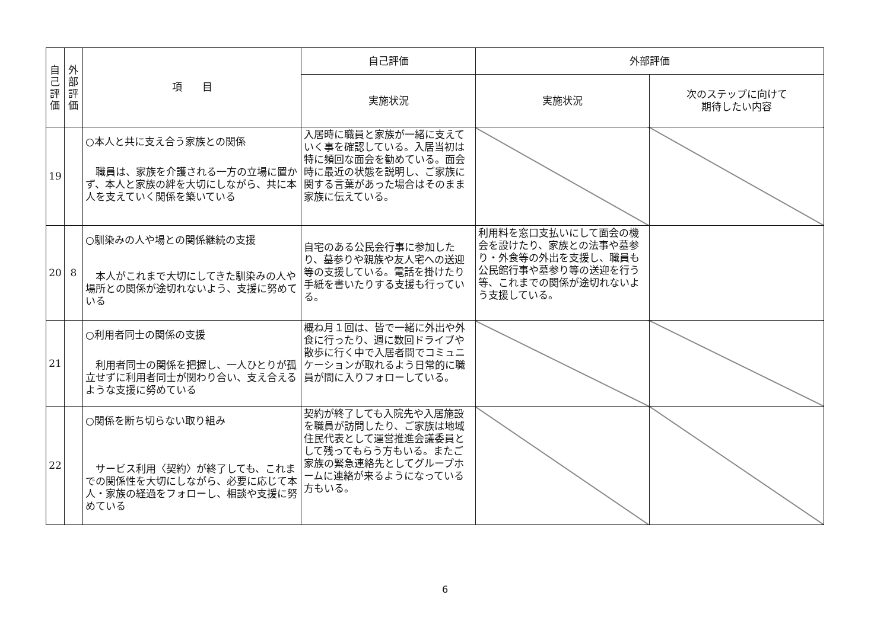| 自 己 評 価 | 外 部 評 価 | 項 目 | 自己評価 | 外部評価 | |
| --- | --- | --- | --- | --- | --- |
| | | | 実施状況 | 実施状況 | 次のステップに向けて 期待したい内容 |
| 19 | | ○本人と共に支え合う家族との関係 職員は、家族を介護される一方の立場に置かず、本人と家族の絆を大切にしながら、共に本人を支えていく関係を築いている | 入居時に職員と家族が一緒に支えていく事を確認している。入居当初は特に頻回な面会を勧めている。面会時に最近の状態を説明し、ご家族に関する言葉があった場合はそのまま家族に伝えている。 | | |
| 20 | 8 | ○馴染みの人や場との関係継続の支援 本人がこれまで大切にしてきた馴染みの人や場所との関係が途切れないよう、支援に努めている | 自宅のある公民会行事に参加したり、墓参りや親族や友人宅への送迎等の支援している。電話を掛けたり手紙を書いたりする支援も行っている。 | 利用料を窓口支払いにして面会の機会を設けたり、家族との法事や墓参り・外食等の外出を支援し、職員も公民館行事や墓参り等の送迎を行う等、これまでの関係が途切れないよう支援している。 | |
| 21 | | ○利用者同士の関係の支援 利用者同士の関係を把握し、一人ひとりが孤立せずに利用者同士が関わり合い、支え合えるような支援に努めている | 概ね月１回は、皆で一緒に外出や外食に行ったり、週に数回ドライブや散歩に行く中で入居者間でコミュニケーションが取れるよう日常的に職員が間に入りフォローしている。 | | |
| 22 | | ○関係を断ち切らない取り組み サービス利用〈契約〉が終了しても、これまでの関係性を大切にしながら、必要に応じて本人・家族の経過をフォローし、相談や支援に努めている | 契約が終了しても入院先や入居施設を職員が訪問したり、ご家族は地域住民代表として運営推進会議委員として残ってもらう方もいる。またご家族の緊急連絡先としてグループホームに連絡が来るようになっている方もいる。 | | |
6